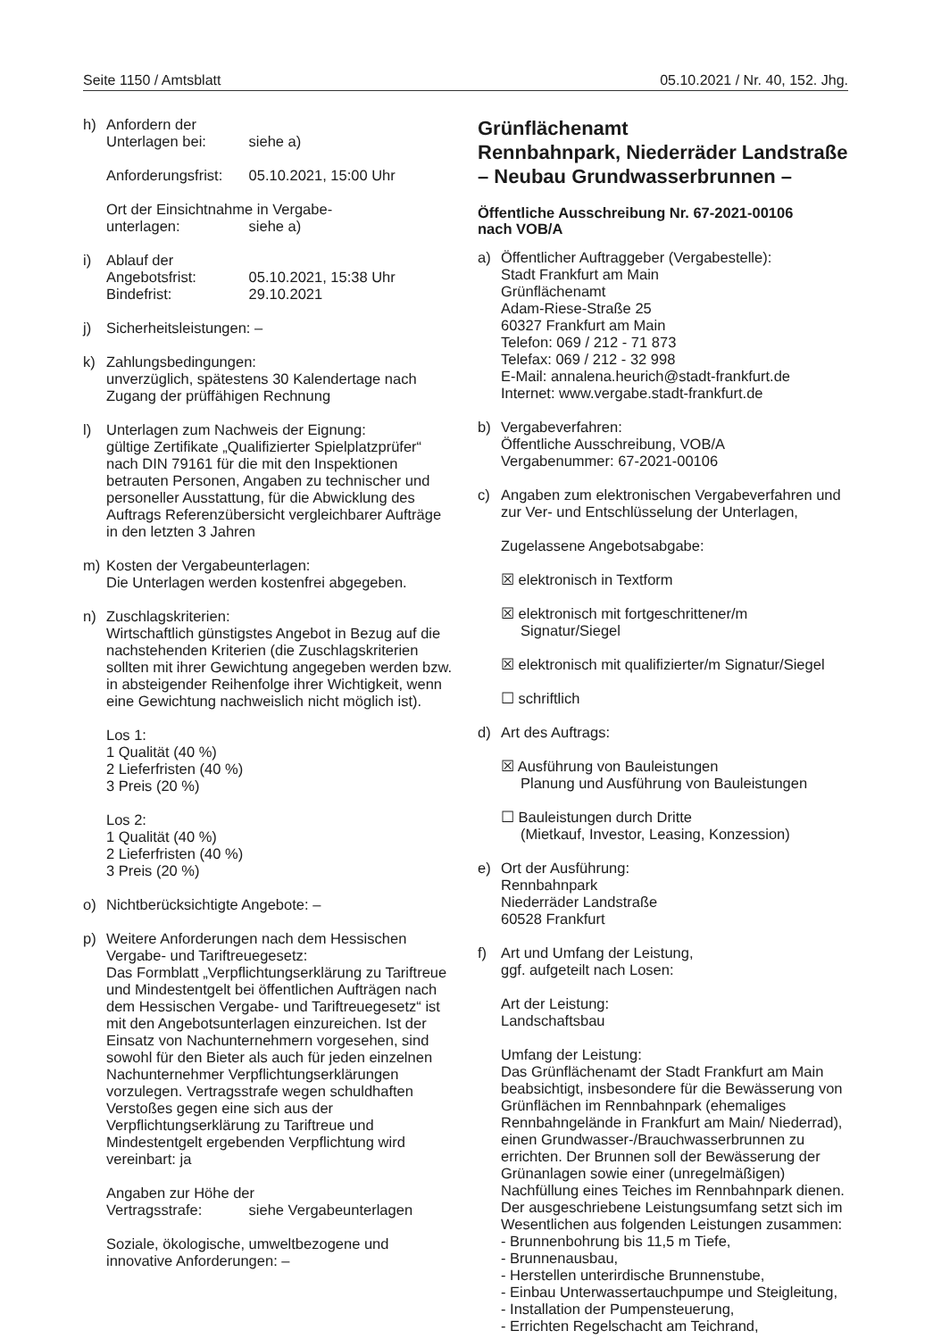Seite 1150 / Amtsblatt 05.10.2021 / Nr. 40, 152. Jhg.
h) Anfordern der
Unterlagen bei: siehe a)
Anforderungsfrist: 05.10.2021, 15:00 Uhr
Ort der Einsichtnahme in Vergabe-
unterlagen: siehe a)
i) Ablauf der
Angebotsfrist: 05.10.2021, 15:38 Uhr
Bindefrist: 29.10.2021
j) Sicherheitsleistungen: –
k) Zahlungsbedingungen:
unverzüglich, spätestens 30 Kalendertage nach Zugang der prüffähigen Rechnung
l) Unterlagen zum Nachweis der Eignung:
gültige Zertifikate „Qualifizierter Spielplatzprüfer“ nach DIN 79161 für die mit den Inspektionen betrauten Personen, Angaben zu technischer und personeller Ausstattung, für die Abwicklung des Auftrags Referenzübersicht vergleichbarer Aufträge in den letzten 3 Jahren
m) Kosten der Vergabeunterlagen:
Die Unterlagen werden kostenfrei abgegeben.
n) Zuschlagskriterien:
Wirtschaftlich günstigstes Angebot in Bezug auf die nachstehenden Kriterien (die Zuschlagskriterien sollten mit ihrer Gewichtung angegeben werden bzw. in absteigender Reihenfolge ihrer Wichtigkeit, wenn eine Gewichtung nachweislich nicht möglich ist).
Los 1:
1 Qualität (40 %)
2 Lieferfristen (40 %)
3 Preis (20 %)
Los 2:
1 Qualität (40 %)
2 Lieferfristen (40 %)
3 Preis (20 %)
o) Nichtberücksichtigte Angebote: –
p) Weitere Anforderungen nach dem Hessischen Vergabe- und Tariftreuegesetz:
Das Formblatt „Verpflichtungserklärung zu Tariftreue und Mindestentgelt bei öffentlichen Aufträgen nach dem Hessischen Vergabe- und Tariftreuegesetz“ ist mit den Angebotsunterlagen einzureichen. Ist der Einsatz von Nachunternehmern vorgesehen, sind sowohl für den Bieter als auch für jeden einzelnen Nachunternehmer Verpflichtungserklärungen vorzulegen. Vertragsstrafe wegen schuldhaften Verstoßes gegen eine sich aus der Verpflichtungserklärung zu Tariftreue und Mindestentgelt ergebenden Verpflichtung wird vereinbart: ja
Angaben zur Höhe der
Vertragsstrafe: siehe Vergabeunterlagen
Soziale, ökologische, umweltbezogene und innovative Anforderungen: –
Grünflächenamt
Rennbahnpark, Niederräder Landstraße
– Neubau Grundwasserbrunnen –
Öffentliche Ausschreibung Nr. 67-2021-00106
nach VOB/A
a) Öffentlicher Auftraggeber (Vergabestelle):
Stadt Frankfurt am Main
Grünflächenamt
Adam-Riese-Straße 25
60327 Frankfurt am Main
Telefon: 069 / 212 - 71 873
Telefax: 069 / 212 - 32 998
E-Mail: annalena.heurich@stadt-frankfurt.de
Internet: www.vergabe.stadt-frankfurt.de
b) Vergabeverfahren:
Öffentliche Ausschreibung, VOB/A
Vergabenummer: 67-2021-00106
c) Angaben zum elektronischen Vergabeverfahren und zur Ver- und Entschlüsselung der Unterlagen,
Zugelassene Angebotsabgabe:
☒ elektronisch in Textform
☒ elektronisch mit fortgeschrittener/m Signatur/Siegel
☒ elektronisch mit qualifizierter/m Signatur/Siegel
☐ schriftlich
d) Art des Auftrags:
☒ Ausführung von Bauleistungen
Planung und Ausführung von Bauleistungen
☐ Bauleistungen durch Dritte
(Mietkauf, Investor, Leasing, Konzession)
e) Ort der Ausführung:
Rennbahnpark
Niederräder Landstraße
60528 Frankfurt
f) Art und Umfang der Leistung,
ggf. aufgeteilt nach Losen:
Art der Leistung:
Landschaftsbau
Umfang der Leistung:
Das Grünflächenamt der Stadt Frankfurt am Main beabsichtigt, insbesondere für die Bewässerung von Grünflächen im Rennbahnpark (ehemaliges Rennbahngelände in Frankfurt am Main/ Niederrad), einen Grundwasser-/Brauchwasserbrunnen zu errichten. Der Brunnen soll der Bewässerung der Grünanlagen sowie einer (unregelmäßigen) Nachfüllung eines Teiches im Rennbahnpark dienen. Der ausgeschriebene Leistungsumfang setzt sich im Wesentlichen aus folgenden Leistungen zusammen:
- Brunnenbohrung bis 11,5 m Tiefe,
- Brunnenausbau,
- Herstellen unterirdische Brunnenstube,
- Einbau Unterwassertauchpumpe und Steigleitung,
- Installation der Pumpensteuerung,
- Errichten Regelschacht am Teichrand,